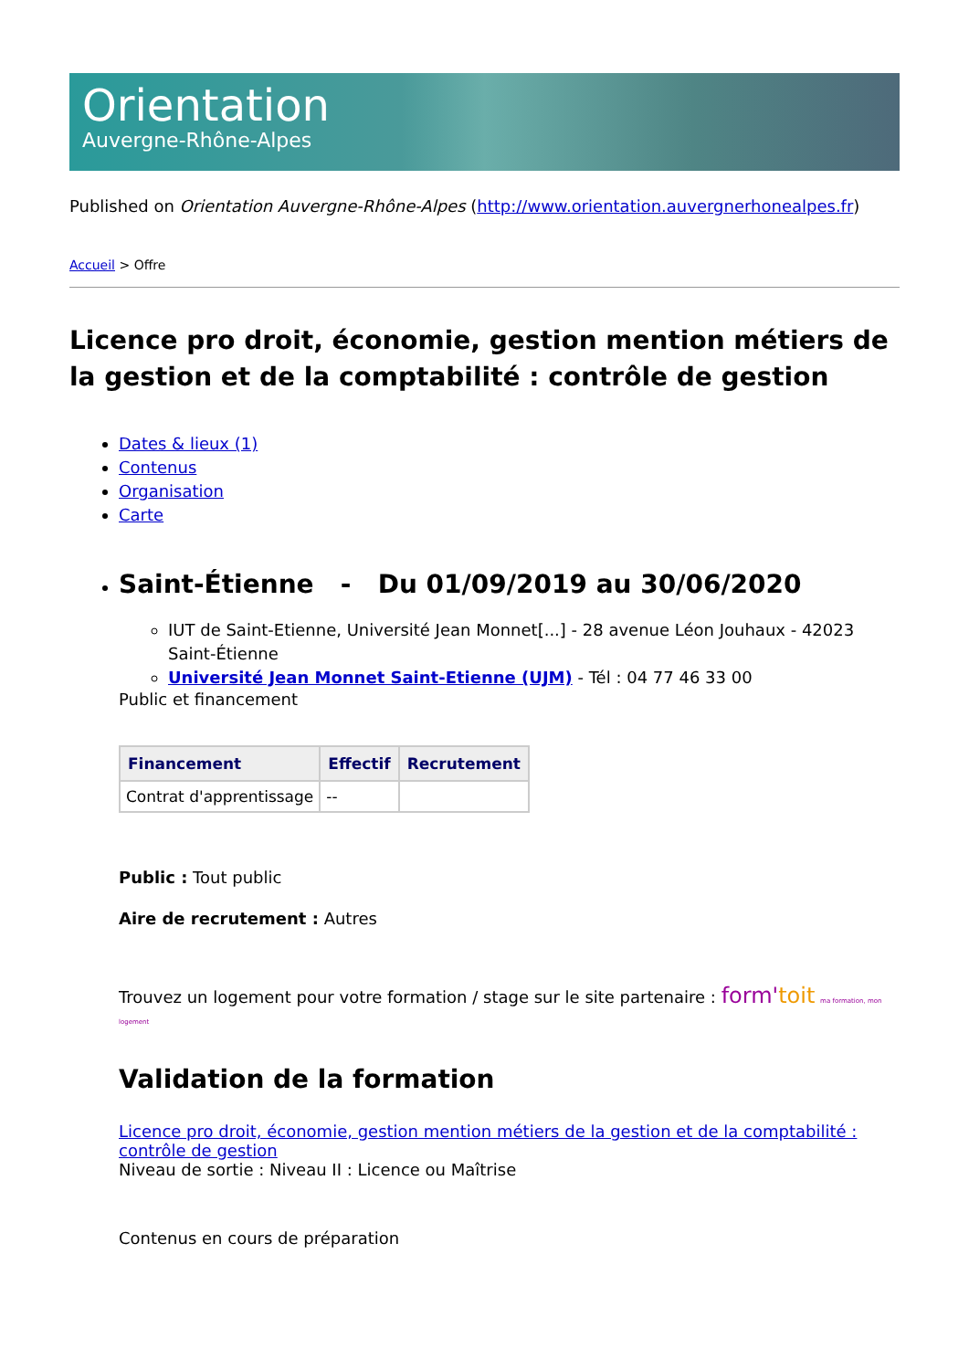Orientation
Auvergne-Rhône-Alpes
Published on Orientation Auvergne-Rhône-Alpes (http://www.orientation.auvergnerhonealpes.fr)
Accueil > Offre
Licence pro droit, économie, gestion mention métiers de la gestion et de la comptabilité : contrôle de gestion
Dates & lieux (1)
Contenus
Organisation
Carte
Saint-Étienne - Du 01/09/2019 au 30/06/2020
IUT de Saint-Etienne, Université Jean Monnet[...] - 28 avenue Léon Jouhaux - 42023 Saint-Étienne
Université Jean Monnet Saint-Etienne (UJM) - Tél : 04 77 46 33 00
Public et financement
| Financement | Effectif | Recrutement |
| --- | --- | --- |
| Contrat d'apprentissage | -- | |
Public : Tout public
Aire de recrutement : Autres
Trouvez un logement pour votre formation / stage sur le site partenaire : form'toit ma formation, mon logement
Validation de la formation
Licence pro droit, économie, gestion mention métiers de la gestion et de la comptabilité : contrôle de gestion
Niveau de sortie : Niveau II : Licence ou Maîtrise
Contenus en cours de préparation